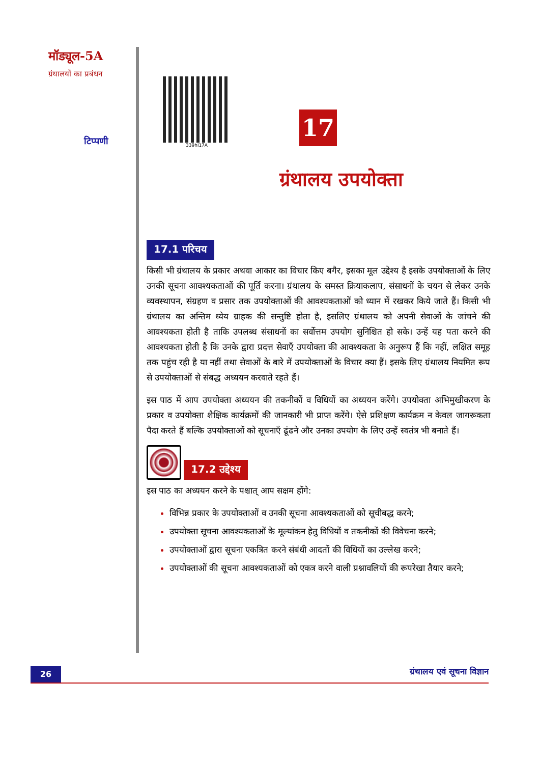मॉड्यूल-5A
ग्रंथालयों का प्रबंधन
टिप्पणी
339hi17A
17
ग्रंथालय उपयोक्ता
17.1 परिचय
किसी भी ग्रंथालय के प्रकार अथवा आकार का विचार किए बगैर, इसका मूल उद्देश्य है इसके उपयोक्ताओं के लिए उनकी सूचना आवश्यकताओं की पूर्ति करना। ग्रंथालय के समस्त क्रियाकलाप, संसाधनों के चयन से लेकर उनके व्यवस्थापन, संग्रहण व प्रसार तक उपयोक्ताओं की आवश्यकताओं को ध्यान में रखकर किये जाते हैं। किसी भी ग्रंथालय का अन्तिम ध्येय ग्राहक की सन्तुष्टि होता है, इसलिए ग्रंथालय को अपनी सेवाओं के जांचने की आवश्यकता होती है ताकि उपलब्ध संसाधनों का सर्वोत्तम उपयोग सुनिश्चित हो सके। उन्हें यह पता करने की आवश्यकता होती है कि उनके द्वारा प्रदत्त सेवाएँ उपयोक्ता की आवश्यकता के अनुरूप हैं कि नहीं, लक्षित समूह तक पहुंच रही है या नहीं तथा सेवाओं के बारे में उपयोक्ताओं के विचार क्या हैं। इसके लिए ग्रंथालय नियमित रूप से उपयोक्ताओं से संबद्ध अध्ययन करवाते रहते हैं।
इस पाठ में आप उपयोक्ता अध्ययन की तकनीकों व विधियों का अध्ययन करेंगे। उपयोक्ता अभिमुखीकरण के प्रकार व उपयोक्ता शैक्षिक कार्यक्रमों की जानकारी भी प्राप्त करेंगे। ऐसे प्रशिक्षण कार्यक्रम न केवल जागरूकता पैदा करते हैं बल्कि उपयोक्ताओं को सूचनाएँ ढूंढने और उनका उपयोग के लिए उन्हें स्वतंत्र भी बनाते हैं।
17.2 उद्देश्य
इस पाठ का अध्ययन करने के पश्चात् आप सक्षम होंगे:
विभिन्न प्रकार के उपयोक्ताओं व उनकी सूचना आवश्यकताओं को सूचीबद्ध करने;
उपयोक्ता सूचना आवश्यकताओं के मूल्यांकन हेतु विधियों व तकनीकों की विवेचना करने;
उपयोक्ताओं द्वारा सूचना एकत्रित करने संबंधी आदतों की विधियों का उल्लेख करने;
उपयोक्ताओं की सूचना आवश्यकताओं को एकत्र करने वाली प्रश्नावलियों की रूपरेखा तैयार करने;
26
ग्रंथालय एवं सूचना विज्ञान